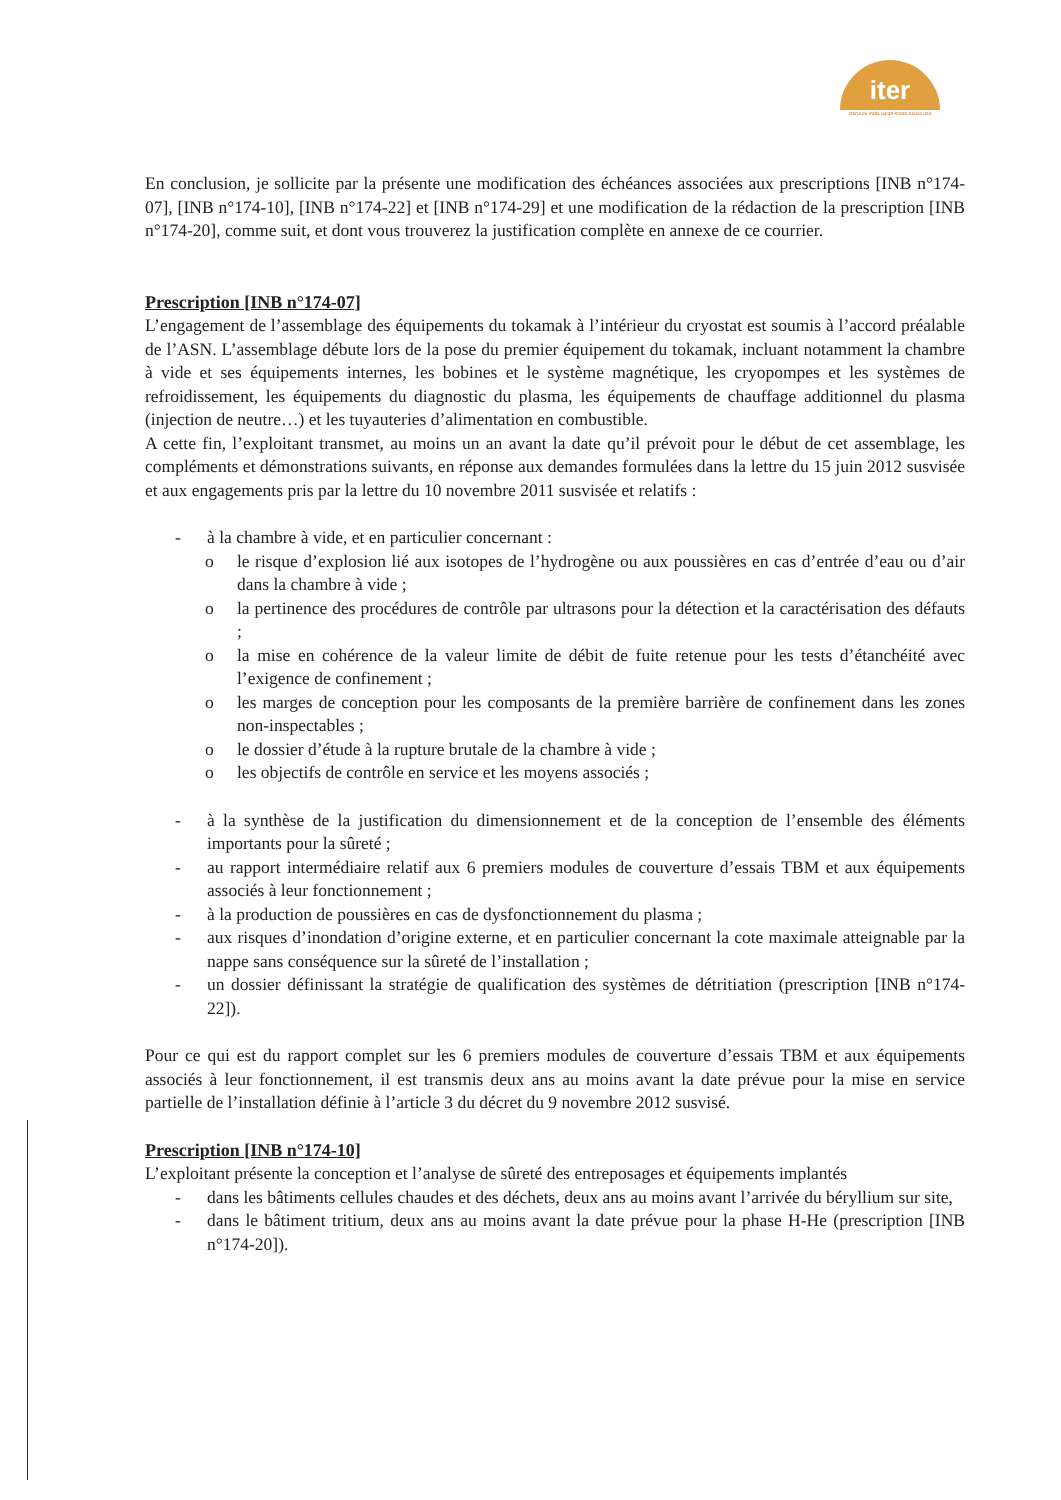iter
china eu india japan korea russia usa
En conclusion, je sollicite par la présente une modification des échéances associées aux prescriptions [INB n°174-07], [INB n°174-10], [INB n°174-22] et [INB n°174-29] et une modification de la rédaction de la prescription [INB n°174-20], comme suit, et dont vous trouverez la justification complète en annexe de ce courrier.
Prescription [INB n°174-07]
L’engagement de l’assemblage des équipements du tokamak à l’intérieur du cryostat est soumis à l’accord préalable de l’ASN. L’assemblage débute lors de la pose du premier équipement du tokamak, incluant notamment la chambre à vide et ses équipements internes, les bobines et le système magnétique, les cryopompes et les systèmes de refroidissement, les équipements du diagnostic du plasma, les équipements de chauffage additionnel du plasma (injection de neutre…) et les tuyauteries d’alimentation en combustible.
A cette fin, l’exploitant transmet, au moins un an avant la date qu’il prévoit pour le début de cet assemblage, les compléments et démonstrations suivants, en réponse aux demandes formulées dans la lettre du 15 juin 2012 susvisée et aux engagements pris par la lettre du 10 novembre 2011 susvisée et relatifs :
- à la chambre à vide, et en particulier concernant :
o le risque d’explosion lié aux isotopes de l’hydrogène ou aux poussières en cas d’entrée d’eau ou d’air dans la chambre à vide ;
o la pertinence des procédures de contrôle par ultrasons pour la détection et la caractérisation des défauts ;
o la mise en cohérence de la valeur limite de débit de fuite retenue pour les tests d’étanchéité avec l’exigence de confinement ;
o les marges de conception pour les composants de la première barrière de confinement dans les zones non-inspectables ;
o le dossier d’étude à la rupture brutale de la chambre à vide ;
o les objectifs de contrôle en service et les moyens associés ;
- à la synthèse de la justification du dimensionnement et de la conception de l’ensemble des éléments importants pour la sûreté ;
- au rapport intermédiaire relatif aux 6 premiers modules de couverture d’essais TBM et aux équipements associés à leur fonctionnement ;
- à la production de poussières en cas de dysfonctionnement du plasma ;
- aux risques d’inondation d’origine externe, et en particulier concernant la cote maximale atteignable par la nappe sans conséquence sur la sûreté de l’installation ;
- un dossier définissant la stratégie de qualification des systèmes de détritiation (prescription [INB n°174-22]).
Pour ce qui est du rapport complet sur les 6 premiers modules de couverture d’essais TBM et aux équipements associés à leur fonctionnement, il est transmis deux ans au moins avant la date prévue pour la mise en service partielle de l’installation définie à l’article 3 du décret du 9 novembre 2012 susvisé.
Prescription [INB n°174-10]
L’exploitant présente la conception et l’analyse de sûreté des entreposages et équipements implantés
- dans les bâtiments cellules chaudes et des déchets, deux ans au moins avant l’arrivée du béryllium sur site,
- dans le bâtiment tritium, deux ans au moins avant la date prévue pour la phase H-He (prescription [INB n°174-20]).